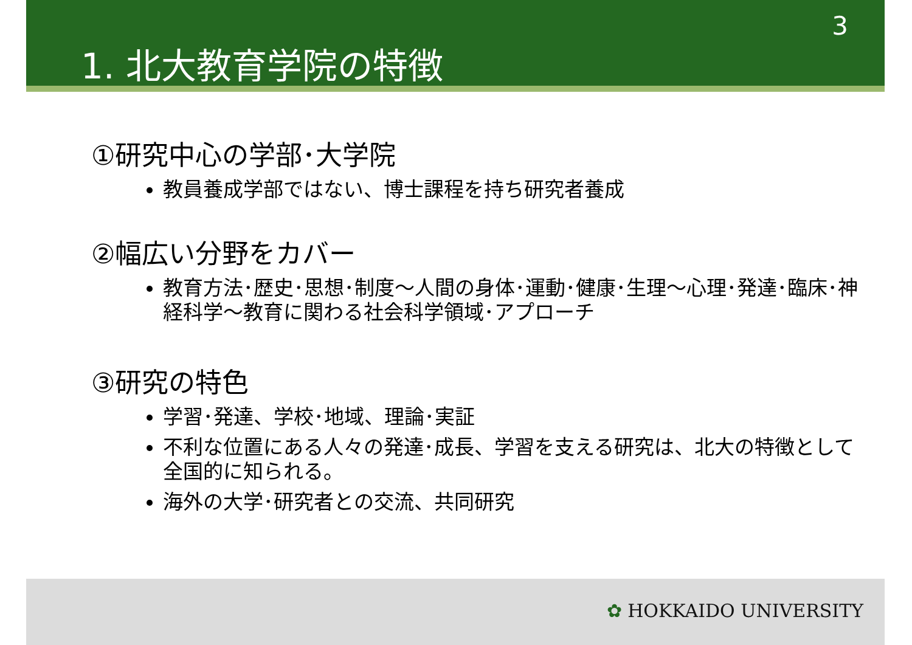3
1. 北大教育学院の特徴
①研究中心の学部･大学院
教員養成学部ではない、博士課程を持ち研究者養成
②幅広い分野をカバー
教育方法･歴史･思想･制度～人間の身体･運動･健康･生理～心理･発達･臨床･神経科学～教育に関わる社会科学領域･アプローチ
③研究の特色
学習･発達、学校･地域、理論･実証
不利な位置にある人々の発達･成長、学習を支える研究は、北大の特徴として全国的に知られる。
海外の大学･研究者との交流、共同研究
✿ HOKKAIDO UNIVERSITY